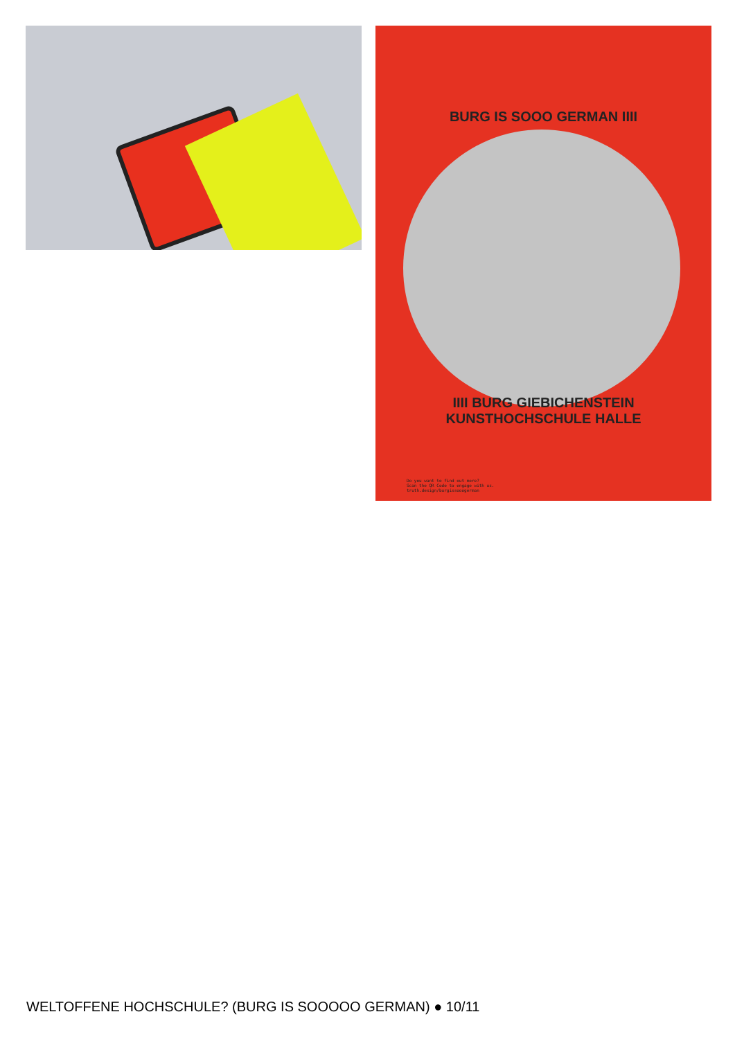BURG IS SOOO GERMAN IIII
IIII BURG GIEBICHENSTEIN KUNSTHOCHSCHULE HALLE
Do you want to find out more?
Scan the QR Code to engage with us.
truth.design/burgissooogerman
WELTOFFENE HOCHSCHULE? (BURG IS SOOOOO GERMAN) ● 10/11